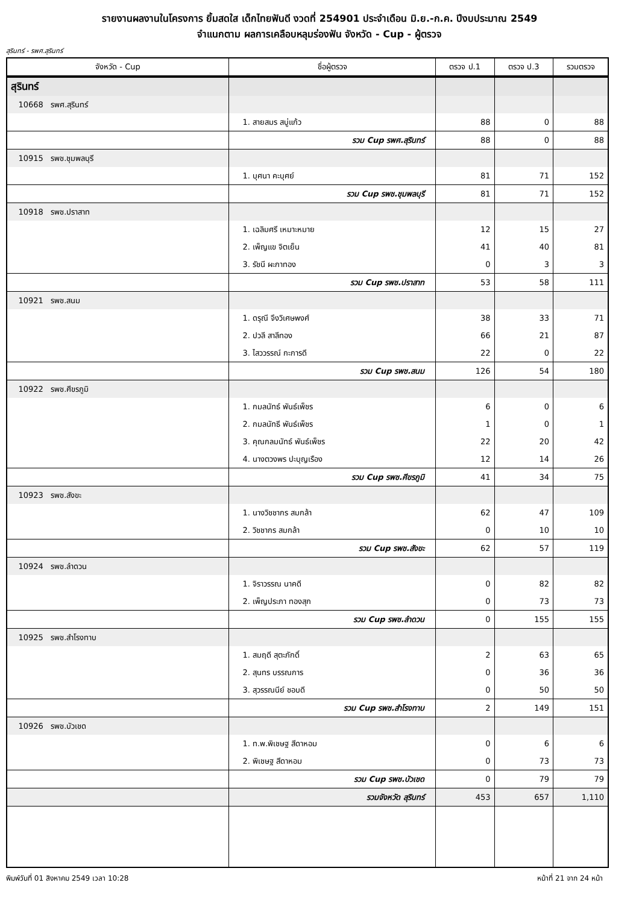รายงานผลงานในโครงการ ยิ้มสดใส เด็กไทยฟันดี งวดที่ 254901 ประจำเดือน มิ.ย.-ก.ค. ปีงบประมาณ 2549
จำแนกตาม ผลการเคลือบหลุมร่องฟัน จังหวัด - Cup - ผู้ตรวจ
สุรินทร์ - รพศ.สุรินทร์
| จังหวัด - Cup | ชื่อผู้ตรวจ | ตรวจ ป.1 | ตรวจ ป.3 | รวมตรวจ |
| --- | --- | --- | --- | --- |
| สุรินทร์ | | | | |
| 10668 รพศ.สุรินทร์ | | | | |
| | 1. สายสมร สบู่แก้ว | 88 | 0 | 88 |
| | รวม Cup รพศ.สุรินทร์ | 88 | 0 | 88 |
| 10915 รพช.ชุมพลบุรี | | | | |
| | 1. บุศนา คะบุศย์ | 81 | 71 | 152 |
| | รวม Cup รพช.ชุมพลบุรี | 81 | 71 | 152 |
| 10918 รพช.ปราสาท | | | | |
| | 1. เฉลิมศรี เหมาะหมาย | 12 | 15 | 27 |
| | 2. เพ็ญแข จิตเย็น | 41 | 40 | 81 |
| | 3. รัชนี ผะกาทอง | 0 | 3 | 3 |
| | รวม Cup รพช.ปราสาท | 53 | 58 | 111 |
| 10921 รพช.สนม | | | | |
| | 1. ดรุณี จึงวิเศษพงศ์ | 38 | 33 | 71 |
| | 2. ปวลี สาลีทอง | 66 | 21 | 87 |
| | 3. ไสววรรณ์ กะการดี | 22 | 0 | 22 |
| | รวม Cup รพช.สนม | 126 | 54 | 180 |
| 10922 รพช.ศีขรภูมิ | | | | |
| | 1. กมลนัทธ์ พันธ์เพ็ชร | 6 | 0 | 6 |
| | 2. กมลนัทธี พันธ์เพ็ชร | 1 | 0 | 1 |
| | 3. คุณกลมนัทธ์ พันธ์เพ็ชร | 22 | 20 | 42 |
| | 4. นางตวงพร ปะบุญเรือง | 12 | 14 | 26 |
| | รวม Cup รพช.ศีขรภูมิ | 41 | 34 | 75 |
| 10923 รพช.สังขะ | | | | |
| | 1. นางวิชชากร สมกล้า | 62 | 47 | 109 |
| | 2. วิชชากร สมกล้า | 0 | 10 | 10 |
| | รวม Cup รพช.สังขะ | 62 | 57 | 119 |
| 10924 รพช.ลำดวน | | | | |
| | 1. จิราวรรณ นาคดี | 0 | 82 | 82 |
| | 2. เพ็ญประภา ทองสุก | 0 | 73 | 73 |
| | รวม Cup รพช.ลำดวน | 0 | 155 | 155 |
| 10925 รพช.สำโรงทาบ | | | | |
| | 1. สมฤดี สุตะภักดิ์ | 2 | 63 | 65 |
| | 2. สุนทร บรรณการ | 0 | 36 | 36 |
| | 3. สุวรรณนีย์ ชอบดี | 0 | 50 | 50 |
| | รวม Cup รพช.สำโรงทาบ | 2 | 149 | 151 |
| 10926 รพช.บัวเชด | | | | |
| | 1. ท.พ.พิเชษฐ สีดาหอม | 0 | 6 | 6 |
| | 2. พิเชษฐ สีดาหอม | 0 | 73 | 73 |
| | รวม Cup รพช.บัวเชด | 0 | 79 | 79 |
| | รวมจังหวัด สุรินทร์ | 453 | 657 | 1,110 |
พิมพ์วันที่ 01 สิงหาคม 2549 เวลา 10:28 หน้าที่ 21 จาก 24 หน้า